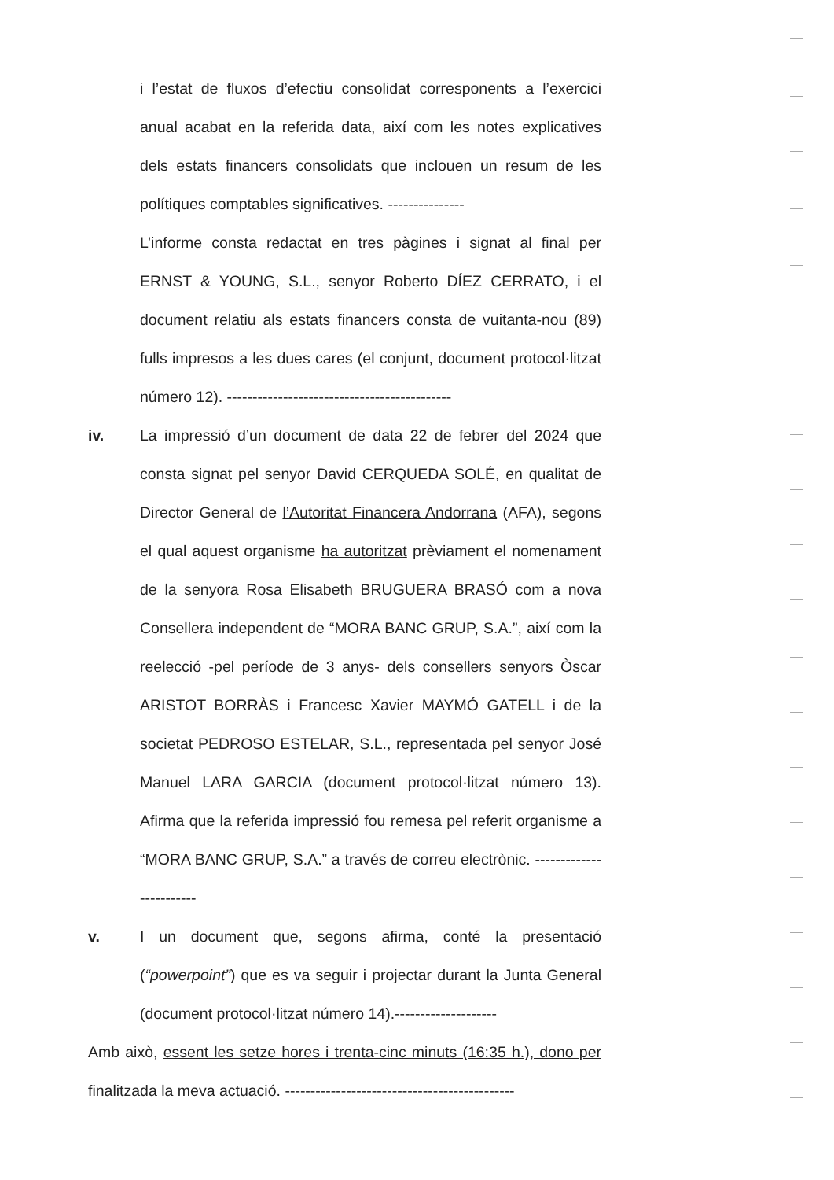i l’estat de fluxos d’efectiu consolidat corresponents a l’exercici anual acabat en la referida data, així com les notes explicatives dels estats financers consolidats que inclouen un resum de les polítiques comptables significatives. ---------------
L’informe consta redactat en tres pàgines i signat al final per ERNST & YOUNG, S.L., senyor Roberto DÍEZ CERRATO, i el document relatiu als estats financers consta de vuitanta-nou (89) fulls impresos a les dues cares (el conjunt, document protocol·litzat número 12). --------------------------------------------
iv. La impressió d’un document de data 22 de febrer del 2024 que consta signat pel senyor David CERQUEDA SOLÉ, en qualitat de Director General de l’Autoritat Financera Andorrana (AFA), segons el qual aquest organisme ha autoritzat prèviament el nomenament de la senyora Rosa Elisabeth BRUGUERA BRASÓ com a nova Consellera independent de “MORA BANC GRUP, S.A.”, així com la reelecció -pel període de 3 anys- dels consellers senyors Òscar ARISTOT BORRÀS i Francesc Xavier MAYMÓ GATELL i de la societat PEDROSO ESTELAR, S.L., representada pel senyor José Manuel LARA GARCIA (document protocol·litzat número 13). Afirma que la referida impressió fou remesa pel referit organisme a “MORA BANC GRUP, S.A.” a través de correu electrònic. ------------------------
v. I un document que, segons afirma, conté la presentació (“powerpoint”) que es va seguir i projectar durant la Junta General (document protocol·litzat número 14).--------------------
Amb això, essent les setze hores i trenta-cinc minuts (16:35 h.), dono per finalitzada la meva actuació. ---------------------------------------------